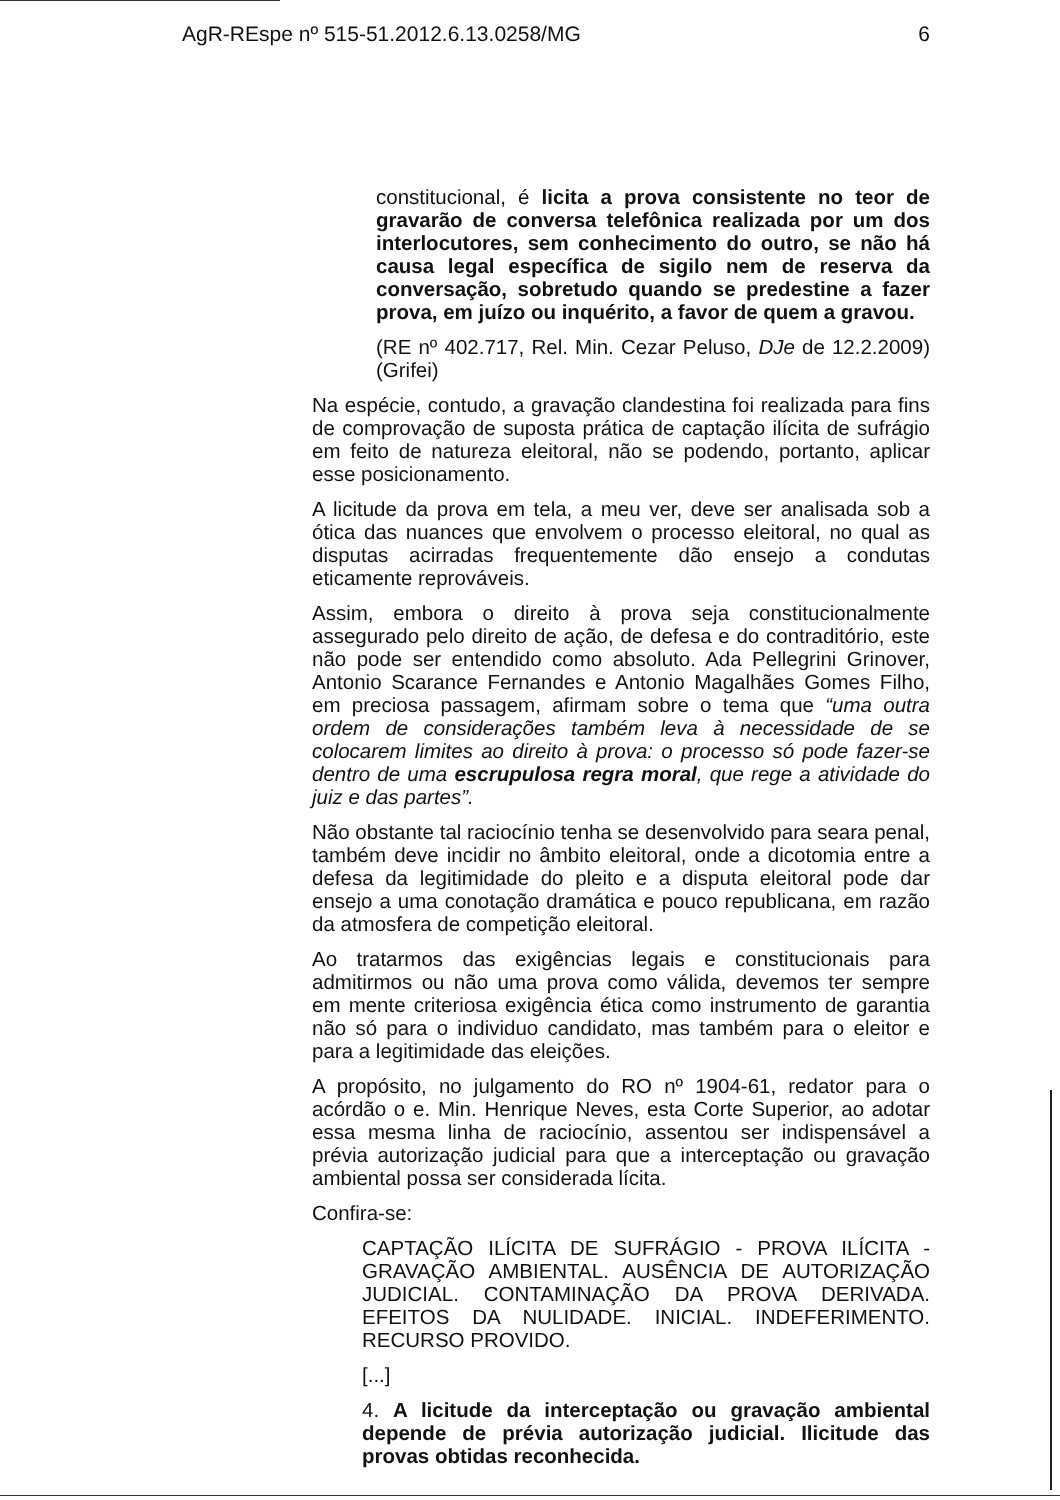AgR-REspe nº 515-51.2012.6.13.0258/MG 6
constitucional, é licita a prova consistente no teor de gravarão de conversa telefônica realizada por um dos interlocutores, sem conhecimento do outro, se não há causa legal específica de sigilo nem de reserva da conversação, sobretudo quando se predestine a fazer prova, em juízo ou inquérito, a favor de quem a gravou.
(RE nº 402.717, Rel. Min. Cezar Peluso, DJe de 12.2.2009) (Grifei)
Na espécie, contudo, a gravação clandestina foi realizada para fins de comprovação de suposta prática de captação ilícita de sufrágio em feito de natureza eleitoral, não se podendo, portanto, aplicar esse posicionamento.
A licitude da prova em tela, a meu ver, deve ser analisada sob a ótica das nuances que envolvem o processo eleitoral, no qual as disputas acirradas frequentemente dão ensejo a condutas eticamente reprováveis.
Assim, embora o direito à prova seja constitucionalmente assegurado pelo direito de ação, de defesa e do contraditório, este não pode ser entendido como absoluto. Ada Pellegrini Grinover, Antonio Scarance Fernandes e Antonio Magalhães Gomes Filho, em preciosa passagem, afirmam sobre o tema que “uma outra ordem de considerações também leva à necessidade de se colocarem limites ao direito à prova: o processo só pode fazer-se dentro de uma escrupulosa regra moral, que rege a atividade do juiz e das partes”.
Não obstante tal raciocínio tenha se desenvolvido para seara penal, também deve incidir no âmbito eleitoral, onde a dicotomia entre a defesa da legitimidade do pleito e a disputa eleitoral pode dar ensejo a uma conotação dramática e pouco republicana, em razão da atmosfera de competição eleitoral.
Ao tratarmos das exigências legais e constitucionais para admitirmos ou não uma prova como válida, devemos ter sempre em mente criteriosa exigência ética como instrumento de garantia não só para o individuo candidato, mas também para o eleitor e para a legitimidade das eleições.
A propósito, no julgamento do RO nº 1904-61, redator para o acórdão o e. Min. Henrique Neves, esta Corte Superior, ao adotar essa mesma linha de raciocínio, assentou ser indispensável a prévia autorização judicial para que a interceptação ou gravação ambiental possa ser considerada lícita.
Confira-se:
CAPTAÇÃO ILÍCITA DE SUFRÁGIO - PROVA ILÍCITA - GRAVAÇÃO AMBIENTAL. AUSÊNCIA DE AUTORIZAÇÃO JUDICIAL. CONTAMINAÇÃO DA PROVA DERIVADA. EFEITOS DA NULIDADE. INICIAL. INDEFERIMENTO. RECURSO PROVIDO.
[...]
4. A licitude da interceptação ou gravação ambiental depende de prévia autorização judicial. Ilicitude das provas obtidas reconhecida.